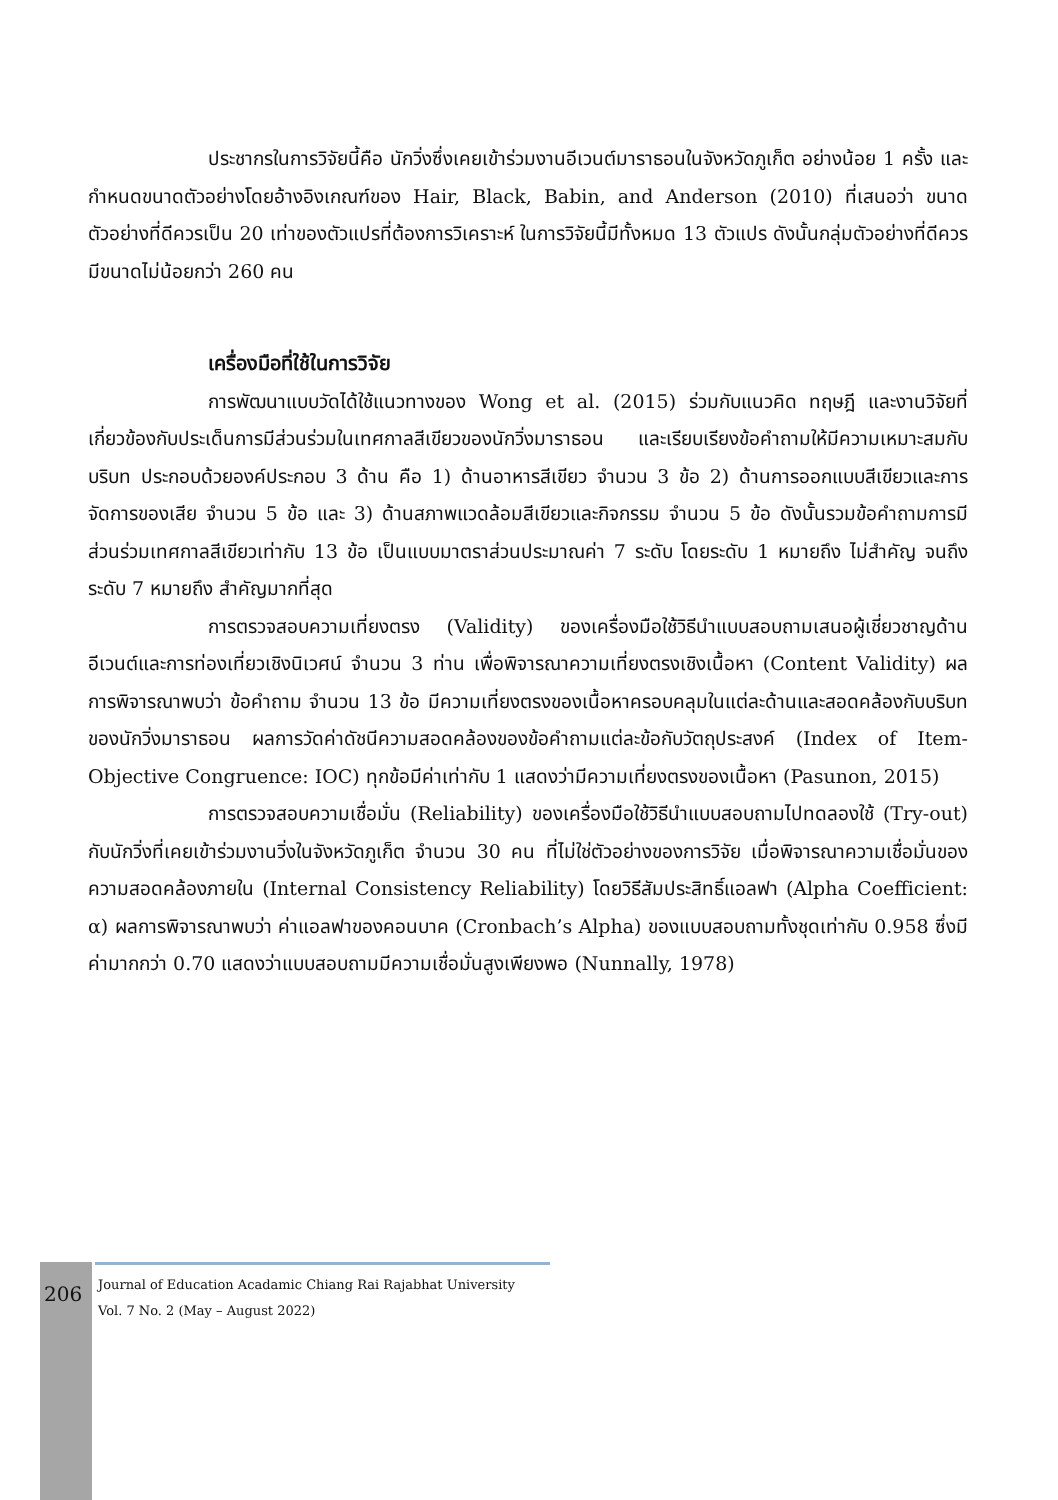ประชากรในการวิจัยนี้คือ นักวิ่งซึ่งเคยเข้าร่วมงานอีเวนต์มาราธอนในจังหวัดภูเก็ต อย่างน้อย 1 ครั้ง และกำหนดขนาดตัวอย่างโดยอ้างอิงเกณฑ์ของ Hair, Black, Babin, and Anderson (2010) ที่เสนอว่า ขนาดตัวอย่างที่ดีควรเป็น 20 เท่าของตัวแปรที่ต้องการวิเคราะห์ ในการวิจัยนี้มีทั้งหมด 13 ตัวแปร ดังนั้นกลุ่มตัวอย่างที่ดีควรมีขนาดไม่น้อยกว่า 260 คน
เครื่องมือที่ใช้ในการวิจัย
การพัฒนาแบบวัดได้ใช้แนวทางของ Wong et al. (2015) ร่วมกับแนวคิด ทฤษฎี และงานวิจัยที่เกี่ยวข้องกับประเด็นการมีส่วนร่วมในเทศกาลสีเขียวของนักวิ่งมาราธอน และเรียบเรียงข้อคำถามให้มีความเหมาะสมกับบริบท ประกอบด้วยองค์ประกอบ 3 ด้าน คือ 1) ด้านอาหารสีเขียว จำนวน 3 ข้อ 2) ด้านการออกแบบสีเขียวและการจัดการของเสีย จำนวน 5 ข้อ และ 3) ด้านสภาพแวดล้อมสีเขียวและกิจกรรม จำนวน 5 ข้อ ดังนั้นรวมข้อคำถามการมีส่วนร่วมเทศกาลสีเขียวเท่ากับ 13 ข้อ เป็นแบบมาตราส่วนประมาณค่า 7 ระดับ โดยระดับ 1 หมายถึง ไม่สำคัญ จนถึง ระดับ 7 หมายถึง สำคัญมากที่สุด
การตรวจสอบความเที่ยงตรง (Validity) ของเครื่องมือใช้วิธีนำแบบสอบถามเสนอผู้เชี่ยวชาญด้านอีเวนต์และการท่องเที่ยวเชิงนิเวศน์ จำนวน 3 ท่าน เพื่อพิจารณาความเที่ยงตรงเชิงเนื้อหา (Content Validity) ผลการพิจารณาพบว่า ข้อคำถาม จำนวน 13 ข้อ มีความเที่ยงตรงของเนื้อหาครอบคลุมในแต่ละด้านและสอดคล้องกับบริบทของนักวิ่งมาราธอน ผลการวัดค่าดัชนีความสอดคล้องของข้อคำถามแต่ละข้อกับวัตถุประสงค์ (Index of Item-Objective Congruence: IOC) ทุกข้อมีค่าเท่ากับ 1 แสดงว่ามีความเที่ยงตรงของเนื้อหา (Pasunon, 2015)
การตรวจสอบความเชื่อมั่น (Reliability) ของเครื่องมือใช้วิธีนำแบบสอบถามไปทดลองใช้ (Try-out) กับนักวิ่งที่เคยเข้าร่วมงานวิ่งในจังหวัดภูเก็ต จำนวน 30 คน ที่ไม่ใช่ตัวอย่างของการวิจัย เมื่อพิจารณาความเชื่อมั่นของความสอดคล้องภายใน (Internal Consistency Reliability) โดยวิธีสัมประสิทธิ์แอลฟา (Alpha Coefficient: α) ผลการพิจารณาพบว่า ค่าแอลฟาของคอนบาค (Cronbach’s Alpha) ของแบบสอบถามทั้งชุดเท่ากับ 0.958 ซึ่งมีค่ามากกว่า 0.70 แสดงว่าแบบสอบถามมีความเชื่อมั่นสูงเพียงพอ (Nunnally, 1978)
206
Journal of Education Acadamic Chiang Rai Rajabhat University
Vol. 7 No. 2 (May – August 2022)